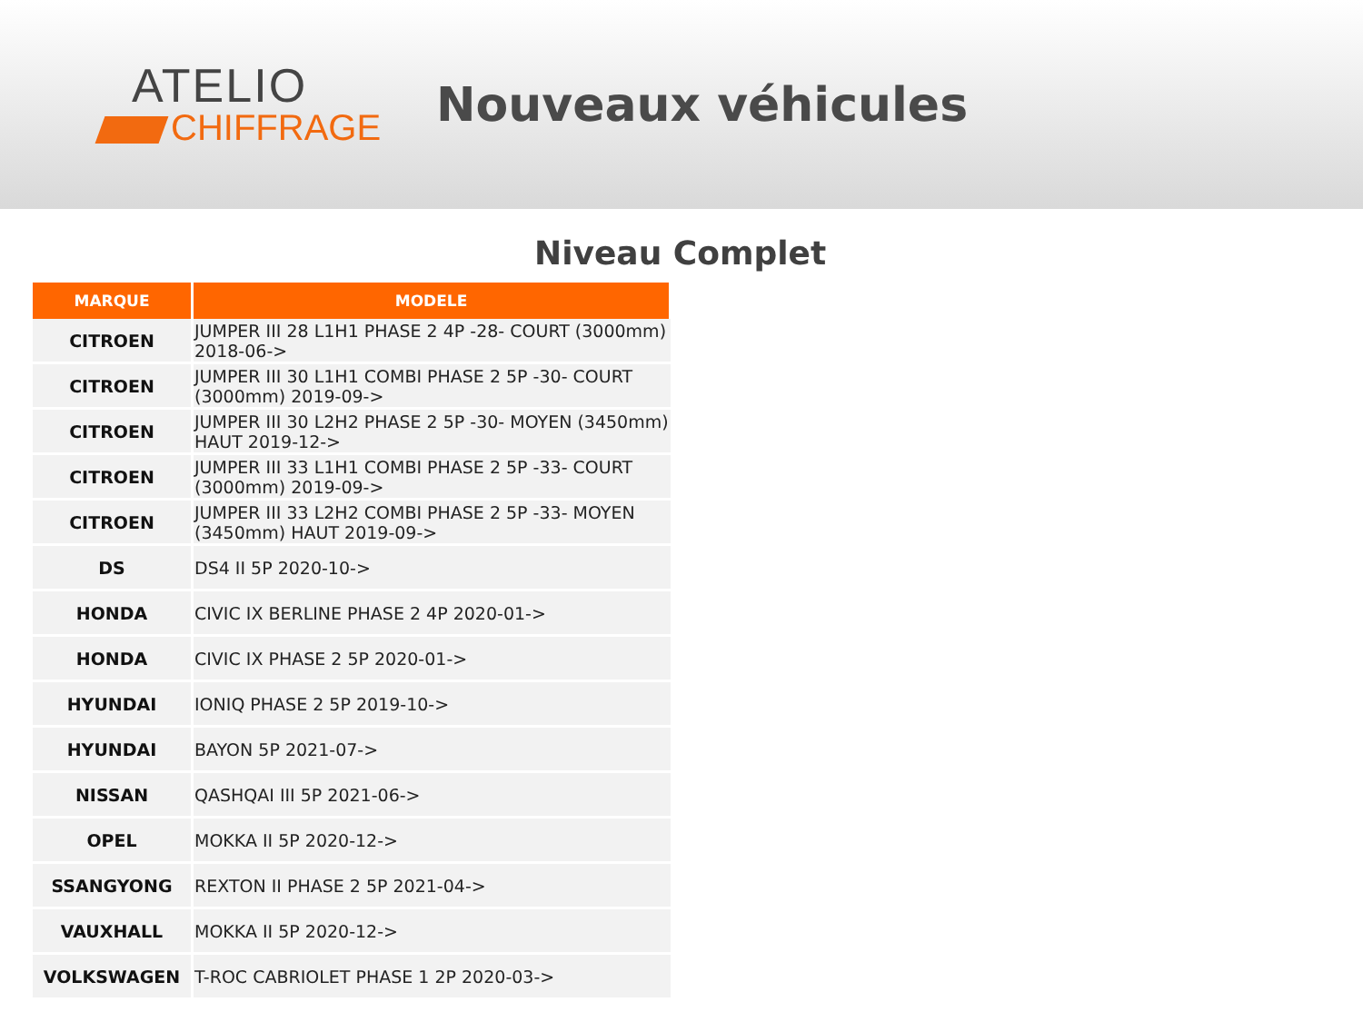ATELIO
CHIFFRAGE
Nouveaux véhicules
Niveau Complet
| MARQUE | MODELE |
| --- | --- |
| CITROEN | JUMPER III 28 L1H1 PHASE 2 4P -28- COURT (3000mm) 2018-06-> |
| CITROEN | JUMPER III 30 L1H1 COMBI PHASE 2 5P -30- COURT (3000mm) 2019-09-> |
| CITROEN | JUMPER III 30 L2H2 PHASE 2 5P -30- MOYEN (3450mm) HAUT 2019-12-> |
| CITROEN | JUMPER III 33 L1H1 COMBI PHASE 2 5P -33- COURT (3000mm) 2019-09-> |
| CITROEN | JUMPER III 33 L2H2 COMBI PHASE 2 5P -33- MOYEN (3450mm) HAUT 2019-09-> |
| DS | DS4 II 5P 2020-10-> |
| HONDA | CIVIC IX BERLINE PHASE 2 4P 2020-01-> |
| HONDA | CIVIC IX PHASE 2 5P 2020-01-> |
| HYUNDAI | IONIQ PHASE 2 5P 2019-10-> |
| HYUNDAI | BAYON 5P 2021-07-> |
| NISSAN | QASHQAI III 5P 2021-06-> |
| OPEL | MOKKA II 5P 2020-12-> |
| SSANGYONG | REXTON II PHASE 2 5P 2021-04-> |
| VAUXHALL | MOKKA II 5P 2020-12-> |
| VOLKSWAGEN | T-ROC CABRIOLET PHASE 1 2P 2020-03-> |